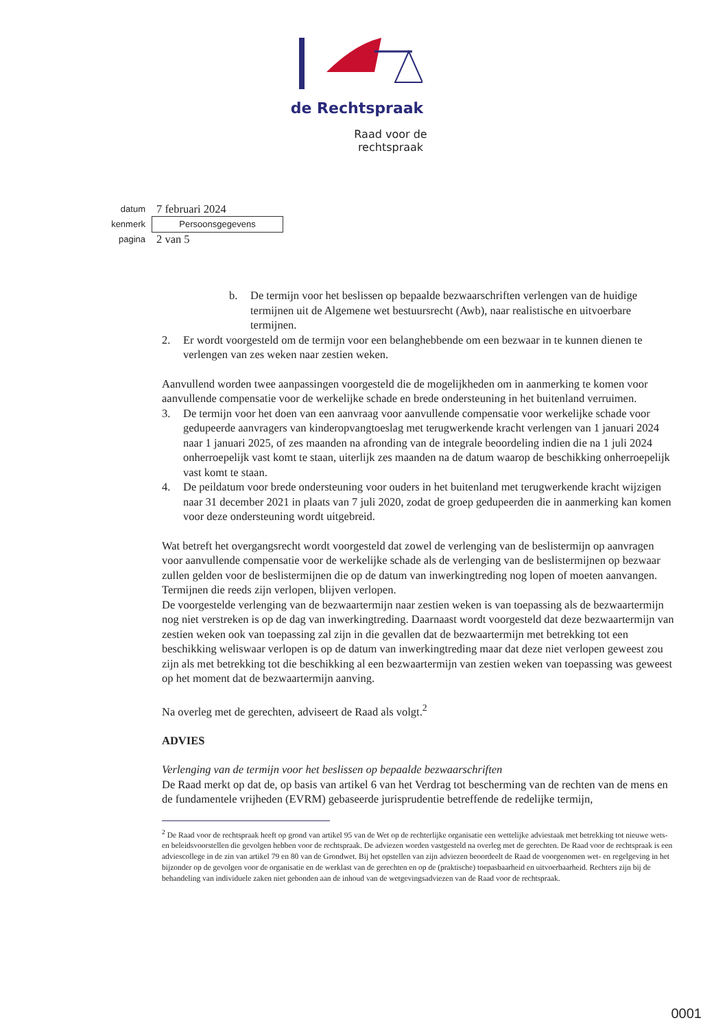de Rechtspraak
Raad voor de
rechtspraak
datum 7 februari 2024
kenmerk Persoonsgegevens
pagina 2 van 5
b. De termijn voor het beslissen op bepaalde bezwaarschriften verlengen van de huidige termijnen uit de Algemene wet bestuursrecht (Awb), naar realistische en uitvoerbare termijnen.
2. Er wordt voorgesteld om de termijn voor een belanghebbende om een bezwaar in te kunnen dienen te verlengen van zes weken naar zestien weken.
Aanvullend worden twee aanpassingen voorgesteld die de mogelijkheden om in aanmerking te komen voor aanvullende compensatie voor de werkelijke schade en brede ondersteuning in het buitenland verruimen.
3. De termijn voor het doen van een aanvraag voor aanvullende compensatie voor werkelijke schade voor gedupeerde aanvragers van kinderopvangtoeslag met terugwerkende kracht verlengen van 1 januari 2024 naar 1 januari 2025, of zes maanden na afronding van de integrale beoordeling indien die na 1 juli 2024 onherroepelijk vast komt te staan, uiterlijk zes maanden na de datum waarop de beschikking onherroepelijk vast komt te staan.
4. De peildatum voor brede ondersteuning voor ouders in het buitenland met terugwerkende kracht wijzigen naar 31 december 2021 in plaats van 7 juli 2020, zodat de groep gedupeerden die in aanmerking kan komen voor deze ondersteuning wordt uitgebreid.
Wat betreft het overgangsrecht wordt voorgesteld dat zowel de verlenging van de beslistermijn op aanvragen voor aanvullende compensatie voor de werkelijke schade als de verlenging van de beslistermijnen op bezwaar zullen gelden voor de beslistermijnen die op de datum van inwerkingtreding nog lopen of moeten aanvangen. Termijnen die reeds zijn verlopen, blijven verlopen.
De voorgestelde verlenging van de bezwaartermijn naar zestien weken is van toepassing als de bezwaartermijn nog niet verstreken is op de dag van inwerkingtreding. Daarnaast wordt voorgesteld dat deze bezwaartermijn van zestien weken ook van toepassing zal zijn in die gevallen dat de bezwaartermijn met betrekking tot een beschikking weliswaar verlopen is op de datum van inwerkingtreding maar dat deze niet verlopen geweest zou zijn als met betrekking tot die beschikking al een bezwaartermijn van zestien weken van toepassing was geweest op het moment dat de bezwaartermijn aanving.
Na overleg met de gerechten, adviseert de Raad als volgt.<sup>2</sup>
ADVIES
Verlenging van de termijn voor het beslissen op bepaalde bezwaarschriften
De Raad merkt op dat de, op basis van artikel 6 van het Verdrag tot bescherming van de rechten van de mens en de fundamentele vrijheden (EVRM) gebaseerde jurisprudentie betreffende de redelijke termijn,
<sup>2</sup> De Raad voor de rechtspraak heeft op grond van artikel 95 van de Wet op de rechterlijke organisatie een wettelijke adviestaak met betrekking tot nieuwe wets- en beleidsvoorstellen die gevolgen hebben voor de rechtspraak. De adviezen worden vastgesteld na overleg met de gerechten. De Raad voor de rechtspraak is een adviescollege in de zin van artikel 79 en 80 van de Grondwet. Bij het opstellen van zijn adviezen beoordeelt de Raad de voorgenomen wet- en regelgeving in het bijzonder op de gevolgen voor de organisatie en de werklast van de gerechten en op de (praktische) toepasbaarheid en uitvoerbaarheid. Rechters zijn bij de behandeling van individuele zaken niet gebonden aan de inhoud van de wetgevingsadviezen van de Raad voor de rechtspraak.
0001